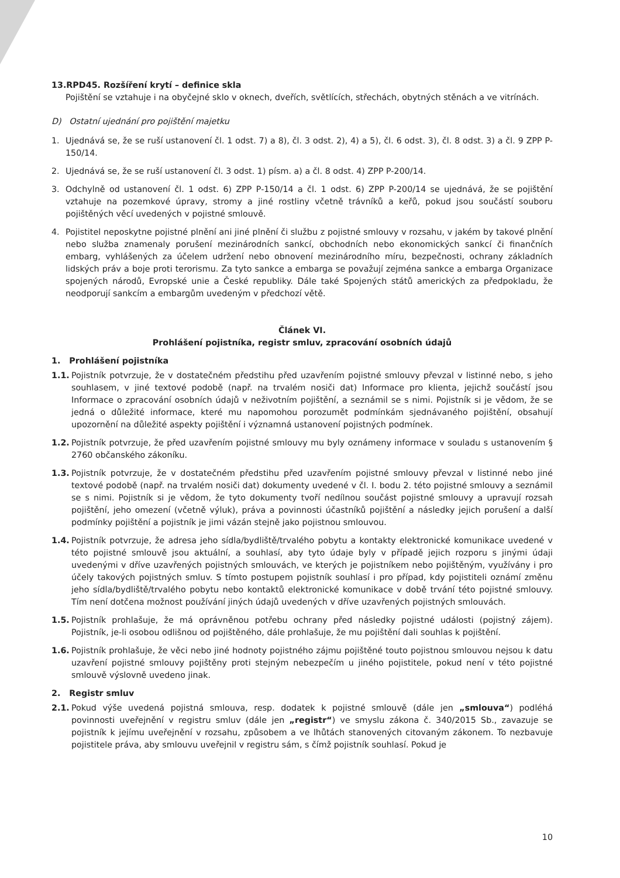13.RPD45. Rozšíření krytí – definice skla
Pojištění se vztahuje i na obyčejné sklo v oknech, dveřích, světlících, střechách, obytných stěnách a ve vitrínách.
D) Ostatní ujednání pro pojištění majetku
1. Ujednává se, že se ruší ustanovení čl. 1 odst. 7) a 8), čl. 3 odst. 2), 4) a 5), čl. 6 odst. 3), čl. 8 odst. 3) a čl. 9 ZPP P-150/14.
2. Ujednává se, že se ruší ustanovení čl. 3 odst. 1) písm. a) a čl. 8 odst. 4) ZPP P-200/14.
3. Odchylně od ustanovení čl. 1 odst. 6) ZPP P-150/14 a čl. 1 odst. 6) ZPP P-200/14 se ujednává, že se pojištění vztahuje na pozemkové úpravy, stromy a jiné rostliny včetně trávníků a keřů, pokud jsou součástí souboru pojištěných věcí uvedených v pojistné smlouvě.
4. Pojistitel neposkytne pojistné plnění ani jiné plnění či službu z pojistné smlouvy v rozsahu, v jakém by takové plnění nebo služba znamenaly porušení mezinárodních sankcí, obchodních nebo ekonomických sankcí či finančních embarg, vyhlášených za účelem udržení nebo obnovení mezinárodního míru, bezpečnosti, ochrany základních lidských práv a boje proti terorismu. Za tyto sankce a embarga se považují zejména sankce a embarga Organizace spojených národů, Evropské unie a České republiky. Dále také Spojených států amerických za předpokladu, že neodporují sankcím a embargům uvedeným v předchozí větě.
Článek VI.
Prohlášení pojistníka, registr smluv, zpracování osobních údajů
1. Prohlášení pojistníka
1.1. Pojistník potvrzuje, že v dostatečném předstihu před uzavřením pojistné smlouvy převzal v listinné nebo, s jeho souhlasem, v jiné textové podobě (např. na trvalém nosiči dat) Informace pro klienta, jejichž součástí jsou Informace o zpracování osobních údajů v neživotním pojištění, a seznámil se s nimi. Pojistník si je vědom, že se jedná o důležité informace, které mu napomohou porozumět podmínkám sjednávaného pojištění, obsahují upozornění na důležité aspekty pojištění i významná ustanovení pojistných podmínek.
1.2. Pojistník potvrzuje, že před uzavřením pojistné smlouvy mu byly oznámeny informace v souladu s ustanovením § 2760 občanského zákoníku.
1.3. Pojistník potvrzuje, že v dostatečném předstihu před uzavřením pojistné smlouvy převzal v listinné nebo jiné textové podobě (např. na trvalém nosiči dat) dokumenty uvedené v čl. I. bodu 2. této pojistné smlouvy a seznámil se s nimi. Pojistník si je vědom, že tyto dokumenty tvoří nedílnou součást pojistné smlouvy a upravují rozsah pojištění, jeho omezení (včetně výluk), práva a povinnosti účastníků pojištění a následky jejich porušení a další podmínky pojištění a pojistník je jimi vázán stejně jako pojistnou smlouvou.
1.4. Pojistník potvrzuje, že adresa jeho sídla/bydliště/trvalého pobytu a kontakty elektronické komunikace uvedené v této pojistné smlouvě jsou aktuální, a souhlasí, aby tyto údaje byly v případě jejich rozporu s jinými údaji uvedenými v dříve uzavřených pojistných smlouvách, ve kterých je pojistníkem nebo pojištěným, využívány i pro účely takových pojistných smluv. S tímto postupem pojistník souhlasí i pro případ, kdy pojistiteli oznámí změnu jeho sídla/bydliště/trvalého pobytu nebo kontaktů elektronické komunikace v době trvání této pojistné smlouvy. Tím není dotčena možnost používání jiných údajů uvedených v dříve uzavřených pojistných smlouvách.
1.5. Pojistník prohlašuje, že má oprávněnou potřebu ochrany před následky pojistné události (pojistný zájem). Pojistník, je-li osobou odlišnou od pojištěného, dále prohlašuje, že mu pojištění dali souhlas k pojištění.
1.6. Pojistník prohlašuje, že věci nebo jiné hodnoty pojistného zájmu pojištěné touto pojistnou smlouvou nejsou k datu uzavření pojistné smlouvy pojištěny proti stejným nebezpečím u jiného pojistitele, pokud není v této pojistné smlouvě výslovně uvedeno jinak.
2. Registr smluv
2.1. Pokud výše uvedená pojistná smlouva, resp. dodatek k pojistné smlouvě (dále jen „smlouva“) podléhá povinnosti uveřejnění v registru smluv (dále jen „registr“) ve smyslu zákona č. 340/2015 Sb., zavazuje se pojistník k jejímu uveřejnění v rozsahu, způsobem a ve lhůtách stanovených citovaným zákonem. To nezbavuje pojistitele práva, aby smlouvu uveřejnil v registru sám, s čímž pojistník souhlasí. Pokud je
10